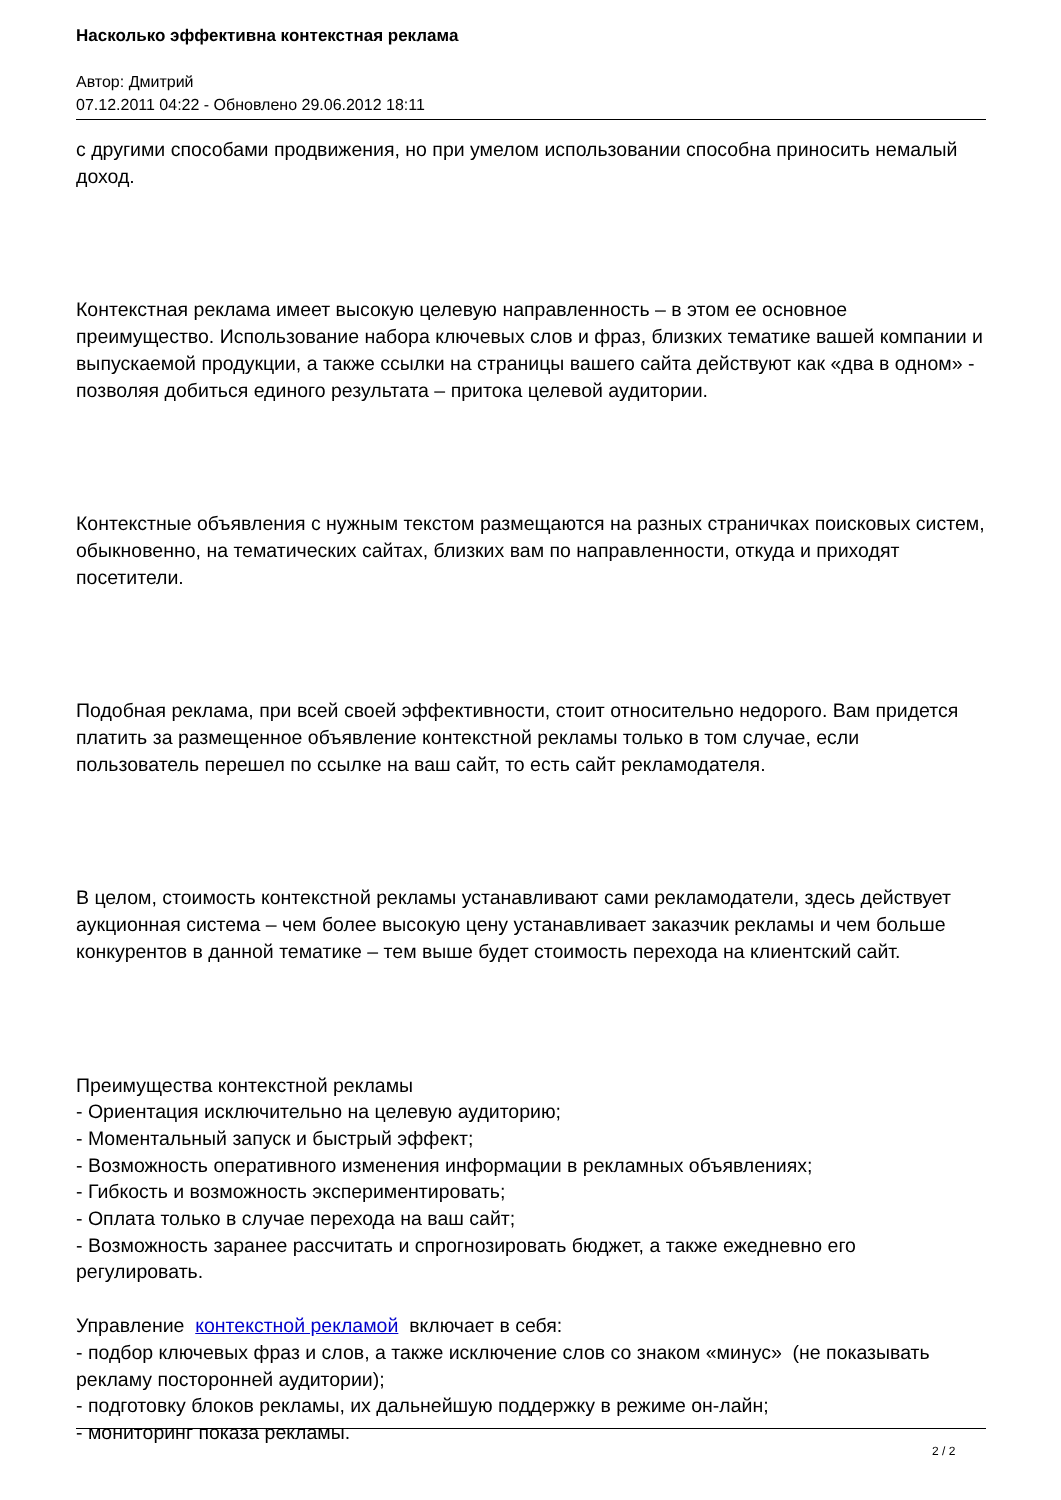Насколько эффективна контекстная реклама
Автор: Дмитрий
07.12.2011 04:22 - Обновлено 29.06.2012 18:11
с другими способами продвижения, но при умелом использовании способна приносить немалый доход.
Контекстная реклама имеет высокую целевую направленность – в этом ее основное преимущество. Использование набора ключевых слов и фраз, близких тематике вашей компании и выпускаемой продукции, а также ссылки на страницы вашего сайта действуют как «два в одном» - позволяя добиться единого результата – притока целевой аудитории.
Контекстные объявления с нужным текстом размещаются на разных страничках поисковых систем, обыкновенно, на тематических сайтах, близких вам по направленности, откуда и приходят посетители.
Подобная реклама, при всей своей эффективности, стоит относительно недорого. Вам придется платить за размещенное объявление контекстной рекламы только в том случае, если пользователь перешел по ссылке на ваш сайт, то есть сайт рекламодателя.
В целом, стоимость контекстной рекламы устанавливают сами рекламодатели, здесь действует аукционная система – чем более высокую цену устанавливает заказчик рекламы и чем больше конкурентов в данной тематике – тем выше будет стоимость перехода на клиентский сайт.
Преимущества контекстной рекламы
- Ориентация исключительно на целевую аудиторию;
- Моментальный запуск и быстрый эффект;
- Возможность оперативного изменения информации в рекламных объявлениях;
- Гибкость и возможность экспериментировать;
- Оплата только в случае перехода на ваш сайт;
- Возможность заранее рассчитать и спрогнозировать бюджет, а также ежедневно его регулировать.
Управление контекстной рекламой включает в себя:
- подбор ключевых фраз и слов, а также исключение слов со знаком «минус» (не показывать рекламу посторонней аудитории);
- подготовку блоков рекламы, их дальнейшую поддержку в режиме он-лайн;
- мониторинг показа рекламы.
2 / 2